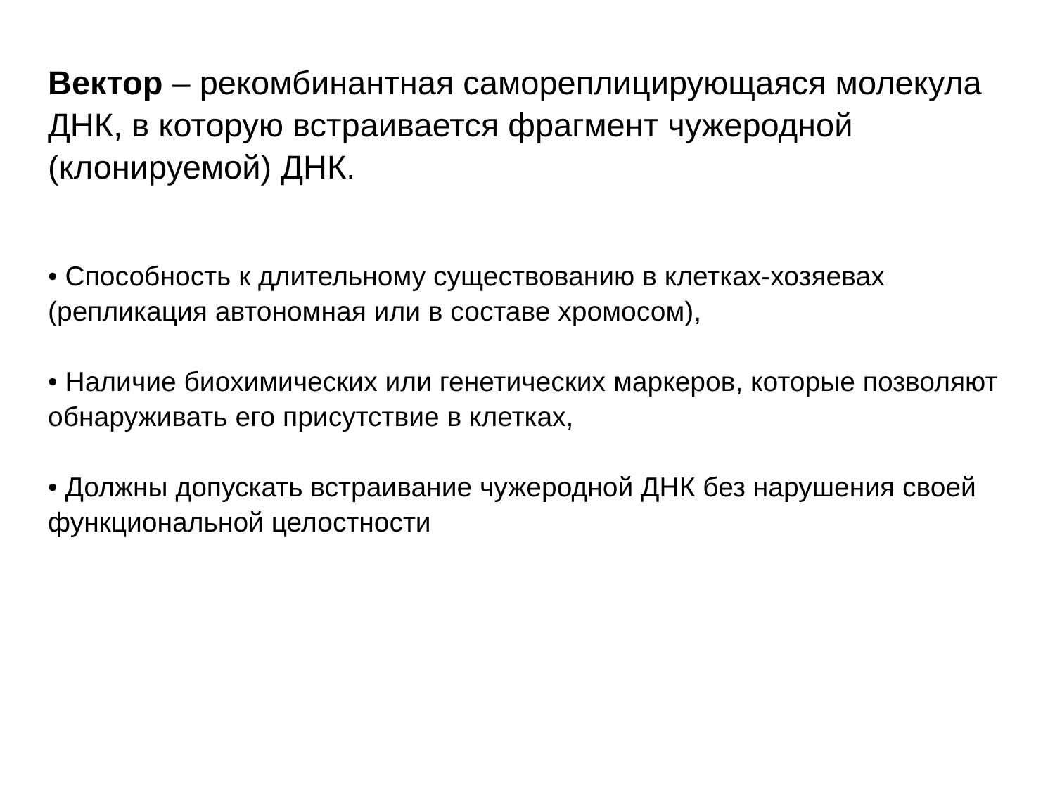Вектор – рекомбинантная самореплицирующаяся молекула ДНК, в которую встраивается фрагмент чужеродной (клонируемой) ДНК.
• Способность к длительному существованию в клетках-хозяевах (репликация автономная или в составе хромосом),
• Наличие биохимических или генетических маркеров, которые позволяют обнаруживать его присутствие в клетках,
• Должны допускать встраивание чужеродной ДНК без нарушения своей функциональной целостности